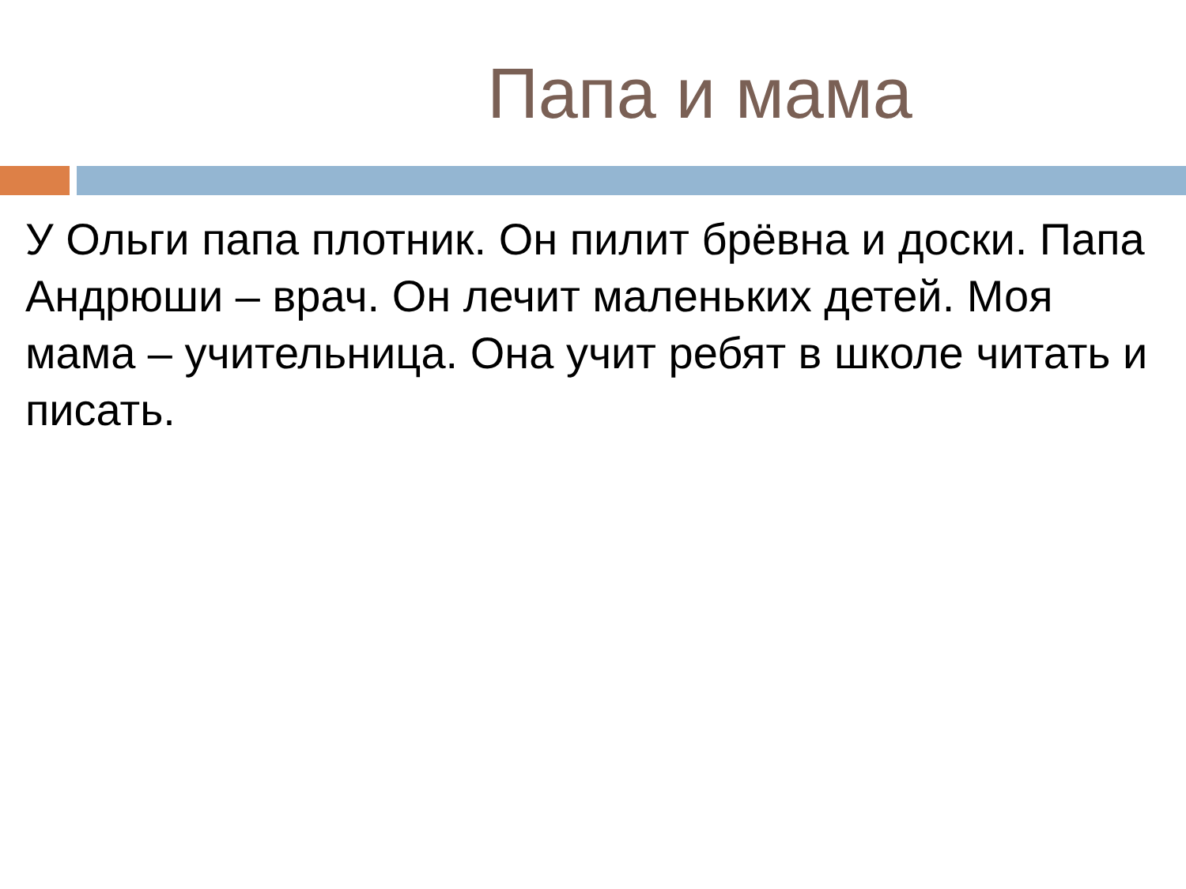Папа и мама
У Ольги папа плотник. Он пилит брёвна и доски. Папа Андрюши – врач. Он лечит маленьких детей. Моя мама – учительница. Она учит ребят в школе читать и писать.